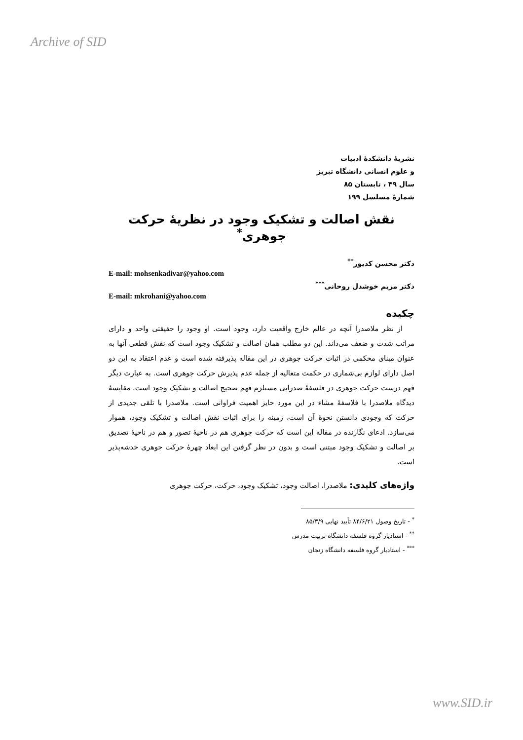Archive of SID
نشریهٔ دانشکدهٔ ادبیات
و علوم انسانی دانشگاه تبریز
سال ۴۹ ، تابستان ۸۵
شمارهٔ مسلسل ۱۹۹
نقش اصالت و تشکیک وجود در نظریهٔ حرکت جوهری<sup>*</sup>
دکتر محسن کدیور<sup>**</sup>
E-mail: mohsenkadivar@yahoo.com
دکتر مریم خوشدل روحانی<sup>***</sup>
E-mail: mkrohani@yahoo.com
چکیده
از نظر ملاصدرا آنچه در عالم خارج واقعیت دارد، وجود است. او وجود را حقیقتی واحد و دارای مراتب شدت و ضعف می‌داند. این دو مطلب همان اصالت و تشکیک وجود است که نقش قطعی آنها به عنوان مبنای محکمی در اثبات حرکت جوهری در این مقاله پذیرفته شده است و عدم اعتقاد به این دو اصل دارای لوازم بی‌شماری در حکمت متعالیه از جمله عدم پذیرش حرکت جوهری است. به عبارت دیگر فهم درست حرکت جوهری در فلسفهٔ صدرایی مستلزم فهم صحیح اصالت و تشکیک وجود است. مقایسهٔ دیدگاه ملاصدرا با فلاسفهٔ مشاء در این مورد حایز اهمیت فراوانی است. ملاصدرا با تلقی جدیدی از حرکت که وجودی دانستن نحوهٔ آن است، زمینه را برای اثبات نقش اصالت و تشکیک وجود، هموار می‌سازد. ادعای نگارنده در مقاله این است که حرکت جوهری هم در ناحیهٔ تصور و هم در ناحیهٔ تصدیق بر اصالت و تشکیک وجود مبتنی است و بدون در نظر گرفتن این ابعاد چهرهٔ حرکت جوهری خدشه‌پذیر است.
واژه‌های کلیدی: ملاصدرا، اصالت وجود، تشکیک وجود، حرکت، حرکت جوهری
<sup>*</sup> - تاریخ وصول ۸۴/۶/۲۱ تأیید نهایی ۸۵/۳/۹
<sup>**</sup> - استادیار گروه فلسفه دانشگاه تربیت مدرس
<sup>***</sup> - استادیار گروه فلسفه دانشگاه زنجان
www.SID.ir